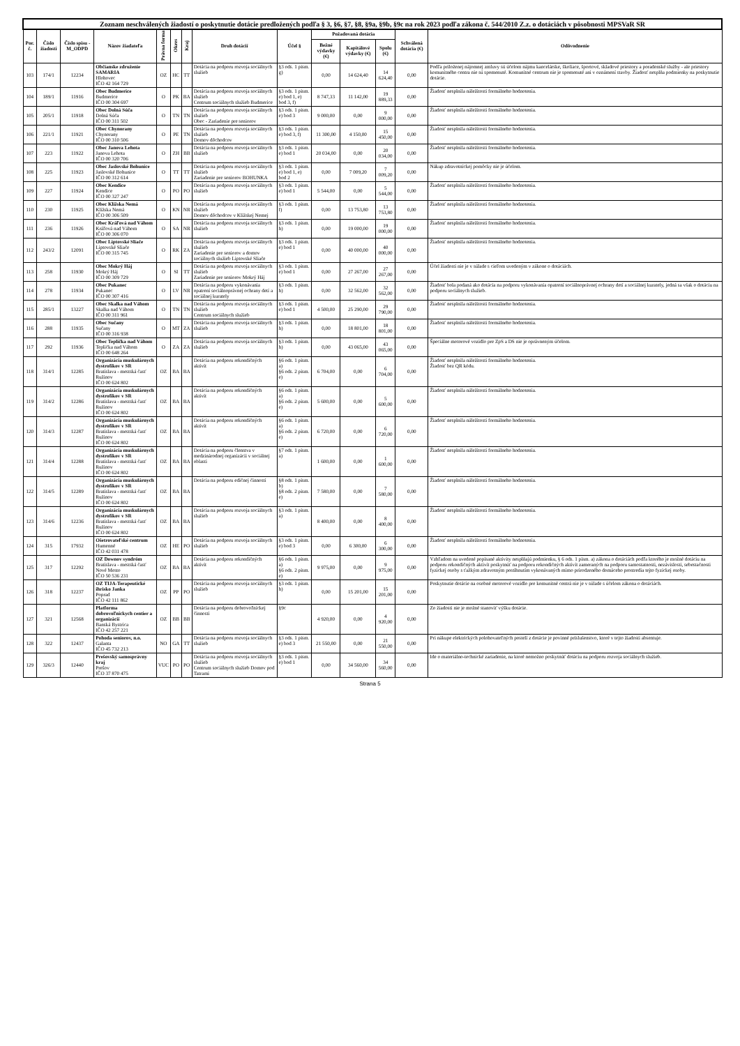| Zoznam neschválených žiadostí o poskytnutie dotácie predložených podľa § 3, §6, §7, §8, §9a, §9b, §9c na rok 2023 podľa zákona č. 544/2010 Z.z. o dotáciách v pôsobnosti MPSVaR SR | | | | | | | | | | | | | |
| --- | --- | --- | --- | --- | --- | --- | --- | --- | --- | --- | --- | --- | --- |
| Por. č. | Číslo žiadosti | Číslo spisu -M_ODPD | Názov žiadateľa | Právna forma | Okres | Kraj | Druh dotácií | Účel § | Požadovaná dotácia | | | Schválená dotácia (€) | Odôvodnenie |
| | | | | | | | | | Bežné výdavky (€) | Kapitálové výdavky (€) | Spolu (€) | | |
| 103 | 174/1 | 12234 | Občianske združenie SAMARIA Hlohovec IČO 42 164 729 | OZ | HC | TT | Dotácia na podporu rozvoja sociálnych služieb | §3 ods. 1 pism. g) | 0,00 | 14 624,40 | 14 624,40 | 0,00 | Podľa priloženej nájomnej zmluvy sú účelom nájmu kancelárske, školiace, športové, skladové priestory a poradenské služby - ale priestory komunitného centra nie sú spomenuté. Komunitné centrum nie je spomenuté ani v oznámení stavby. Žiadosť nesplňa podmienky na poskytnutie dotácie. |
| 104 | 189/1 | 11916 | Obec Budmerice Budmerice IČO 00 304 697 | O | PK | BA | Dotácia na podporu rozvoja sociálnych služieb Centrum sociálnych služieb Budmerice | §3 ods. 1 pism. e) bod 1, e) bod 3, f) | 8 747,33 | 11 142,00 | 19 889,33 | 0,00 | Žiadosť nesplnila náležitosti formálneho hodnotenia. |
| 105 | 205/1 | 11918 | Obec Dolná Súča Dolná Súča IČO 00 311 502 | O | TN | TN | Dotácia na podporu rozvoja sociálnych služieb Obec - Zariadenie pre seniorov | §3 ods. 1 pism. e) bod 3 | 9 000,00 | 0,00 | 9 000,00 | 0,00 | Žiadosť nesplnila náležitosti formálneho hodnotenia. |
| 106 | 221/1 | 11921 | Obec Chynorany Chynorany IČO 00 310 506 | O | PE | TN | Dotácia na podporu rozvoja sociálnych služieb Domov dôchodcov | §3 ods. 1 pism. e) bod 3, f) | 11 300,00 | 4 150,00 | 15 450,00 | 0,00 | Žiadosť nesplnila náležitosti formálneho hodnotenia. |
| 107 | 223 | 11922 | Obec Janova Lehota Janova Lehota IČO 00 320 706 | O | ZH | BB | Dotácia na podporu rozvoja sociálnych služieb | §3 ods. 1 pism. e) bod 1 | 20 034,00 | 0,00 | 20 034,00 | 0,00 | Žiadosť nesplnila náležitosti formálneho hodnotenia. |
| 108 | 225 | 11923 | Obec Jaslovské Bohunice Jaslovské Bohunice IČO 00 312 614 | O | TT | TT | Dotácia na podporu rozvoja sociálnych služieb Zariadenie pre seniorov BOHUNKA | §3 ods. 1 pism. e) bod 1, e) bod 2 | 0,00 | 7 009,20 | 7 009,20 | 0,00 | Nákup zdravotníckej pomôcky nie je účelom. |
| 109 | 227 | 11924 | Obec Kendice Kendice IČO 00 327 247 | O | PO | PO | Dotácia na podporu rozvoja sociálnych služieb | §3 ods. 1 pism. e) bod 1 | 5 544,00 | 0,00 | 5 544,00 | 0,00 | Žiadosť nesplnila náležitosti formálneho hodnotenia. |
| 110 | 230 | 11925 | Obec Klížska Nemá Klížska Nemá IČO 00 306 509 | O | KN | NR | Dotácia na podporu rozvoja sociálnych služieb Domov dôchodcov v Klížskej Nemej | §3 ods. 1 pism. f) | 0,00 | 13 753,80 | 13 753,80 | 0,00 | Žiadosť nesplnila náležitosti formálneho hodnotenia. |
| 111 | 236 | 11926 | Obec Kráľová nad Váhom Kráľová nad Váhom IČO 00 306 070 | O | SA | NR | Dotácia na podporu rozvoja sociálnych služieb | §3 ods. 1 pism. h) | 0,00 | 19 000,00 | 19 000,00 | 0,00 | Žiadosť nesplnila náležitosti formálneho hodnotenia. |
| 112 | 243/2 | 12091 | Obec Liptovské Sliače Liptovské Sliače IČO 00 315 745 | O | RK | ZA | Dotácia na podporu rozvoja sociálnych služieb Zariadenie pre seniorov a domov sociálnych služieb Liptovské Sliače | §3 ods. 1 pism. e) bod 1 | 0,00 | 40 000,00 | 40 000,00 | 0,00 | Žiadosť nesplnila náležitosti formálneho hodnotenia. |
| 113 | 258 | 11930 | Obec Mokrý Háj Mokrý Háj IČO 00 309 729 | O | SI | TT | Dotácia na podporu rozvoja sociálnych služieb Zariadenie pre seniorov Mokrý Háj | §3 ods. 1 pism. e) bod 1 | 0,00 | 27 267,00 | 27 267,00 | 0,00 | Účel žiadosti nie je v súlade s cieľom uvedeným v zákone o dotáciách. |
| 114 | 278 | 11934 | Obec Pukanec Pukanec IČO 00 307 416 | O | LV | NR | Dotácia na podporu vykonávania opatrení sociálnoprávnej ochrany detí a sociálnej kurately | §3 ods. 1 pism. h) | 0,00 | 32 562,00 | 32 562,00 | 0,00 | Žiadosť bola podaná ako dotácia na podporu vykonávania opatrení sociálnoprávnej ochrany detí a sociálnej kurately, jedná sa však o dotáciu na podporu sociálnych služieb. |
| 115 | 285/1 | 13227 | Obec Skalka nad Váhom Skalka nad Váhom IČO 00 311 961 | O | TN | TN | Dotácia na podporu rozvoja sociálnych služieb Centrum sociálnych služieb | §3 ods. 1 pism. e) bod 1 | 4 500,00 | 25 290,00 | 29 790,00 | 0,00 | Žiadosť nesplnila náležitosti formálneho hodnotenia. |
| 116 | 288 | 11935 | Obec Sučany Sučany IČO 00 316 938 | O | MT | ZA | Dotácia na podporu rozvoja sociálnych služieb | §3 ods. 1 pism. h) | 0,00 | 18 801,00 | 18 801,00 | 0,00 | Žiadosť nesplnila náležitosti formálneho hodnotenia. |
| 117 | 292 | 11936 | Obec Teplička nad Váhom Teplička nad Váhom IČO 00 648 264 | O | ZA | ZA | Dotácia na podporu rozvoja sociálnych služieb | §3 ods. 1 pism. h) | 0,00 | 43 065,00 | 43 065,00 | 0,00 | Špeciálne motorové vozidlo pre ZpS a DS nie je oprávneným účelom. |
| 118 | 314/1 | 12285 | Organizácia muskulárnych dystrofikov v SR Bratislava - mestská časť Ružinov IČO 00 624 802 | OZ | BA | BA | Dotácia na podporu rekondičných aktivít | §6 ods. 1 pism. a) §6 ods. 2 pism. e) | 6 704,00 | 0,00 | 6 704,00 | 0,00 | Žiadosť nesplnila náležitosti formálneho hodnotenia. Žiadosť bez QR kódu. |
| 119 | 314/2 | 12286 | Organizácia muskulárnych dystrofikov v SR Bratislava - mestská časť Ružinov IČO 00 624 802 | OZ | BA | BA | Dotácia na podporu rekondičných aktivít | §6 ods. 1 pism. a) §6 ods. 2 pism. e) | 5 600,00 | 0,00 | 5 600,00 | 0,00 | Žiadosť nesplnila náležitosti formálneho hodnotenia. |
| 120 | 314/3 | 12287 | Organizácia muskulárnych dystrofikov v SR Bratislava - mestská časť Ružinov IČO 00 624 802 | OZ | BA | BA | Dotácia na podporu rekondičných aktivít | §6 ods. 1 pism. a) §6 ods. 2 pism. e) | 6 720,00 | 0,00 | 6 720,00 | 0,00 | Žiadosť nesplnila náležitosti formálneho hodnotenia. |
| 121 | 314/4 | 12288 | Organizácia muskulárnych dystrofikov v SR Bratislava - mestská časť Ružinov IČO 00 624 802 | OZ | BA | BA | Dotácia na podporu členstva v medzinárodnej organizácii v sociálnej oblasti | §7 ods. 1 pism. a) | 1 600,00 | 0,00 | 1 600,00 | 0,00 | Žiadosť nesplnila náležitosti formálneho hodnotenia. |
| 122 | 314/5 | 12289 | Organizácia muskulárnych dystrofikov v SR Bratislava - mestská časť Ružinov IČO 00 624 802 | OZ | BA | BA | Dotácia na podporu edičnej činnosti | §8 ods. 1 pism. b) §8 ods. 2 pism. e) | 7 580,00 | 0,00 | 7 580,00 | 0,00 | Žiadosť nesplnila náležitosti formálneho hodnotenia. |
| 123 | 314/6 | 12236 | Organizácia muskulárnych dystrofikov v SR Bratislava - mestská časť Ružinov IČO 00 624 802 | OZ | BA | BA | Dotácia na podporu rozvoja sociálnych služieb | §3 ods. 1 pism. a) | 8 400,00 | 0,00 | 8 400,00 | 0,00 | Žiadosť nesplnila náležitosti formálneho hodnotenia. |
| 124 | 315 | 17932 | Ošetrovateľské centrum Humenné IČO 42 031 478 | OZ | HE | PO | Dotácia na podporu rozvoja sociálnych služieb | §3 ods. 1 pism. e) bod 3 | 0,00 | 6 300,00 | 6 300,00 | 0,00 | Žiadosť nesplnila náležitosti formálneho hodnotenia. |
| 125 | 317 | 12292 | OZ Downov syndróm Bratislava - mestská časť Nové Mesto IČO 50 536 231 | OZ | BA | BA | Dotácia na podporu rekondičných aktivít | §6 ods. 1 pism. a) §6 ods. 2 pism. e) | 9 975,00 | 0,00 | 9 975,00 | 0,00 | Vzhľadom na uvedené popísané aktivity nesplňajú podmienku, § 6 ods. 1 písm. a) zákona o dotáciách podľa ktorého je možné dotáciu na podporu rekondičných aktivít poskytnúť na podporu rekondičných aktivít zameraných na podporu samostatnosti, nezávislosti, sebestačnosti fyzickej osoby s ťažkým zdravotným postihnutím vykonávaných mimo prirodzeného domáceho prostredia tejto fyzickej osoby. |
| 126 | 318 | 12237 | OZ TIJA-Terapeutické ihrisko Janka Poprad IČO 42 111 862 | OZ | PP | PO | Dotácia na podporu rozvoja sociálnych služieb | §3 ods. 1 pism. h) | 0,00 | 15 201,00 | 15 201,00 | 0,00 | Poskytnutie dotácie na osobné motorové vozidlo pre komunitné centrá nie je v súlade s účelom zákona o dotáciách. |
| 127 | 321 | 12568 | Platforma dobrovoľníckych centier a organizácií Banská Bystrica IČO 42 257 221 | OZ | BB | BB | Dotácia na podporu dobrovoľníckej činnosti | §9c | 4 920,00 | 0,00 | 4 920,00 | 0,00 | Zo žiadosti nie je možné stanoviť výšku dotácie. |
| 128 | 322 | 12437 | Pohoda seniorov, n.o. Galanta IČO 45 732 213 | NO | GA | TT | Dotácia na podporu rozvoja sociálnych služieb | §3 ods. 1 pism. e) bod 3 | 21 550,00 | 0,00 | 21 550,00 | 0,00 | Pri nákupe elektrických polohovateľných postelí z dotácie je povinné príslušenstvo, ktoré v tejto žiadosti absentuje. |
| 129 | 326/3 | 12440 | Prešovský samosprávny kraj Prešov IČO 37 870 475 | VUC | PO | PO | Dotácia na podporu rozvoja sociálnych služieb Centrum sociálnych služieb Domov pod Tatrami | §3 ods. 1 pism. e) bod 1 | 0,00 | 34 560,00 | 34 560,00 | 0,00 | Ide o materiálno-technické zariadenie, na ktoré nemožno poskytnúť dotáciu na podporu rozvoja sociálnych služieb. |
Strana 5